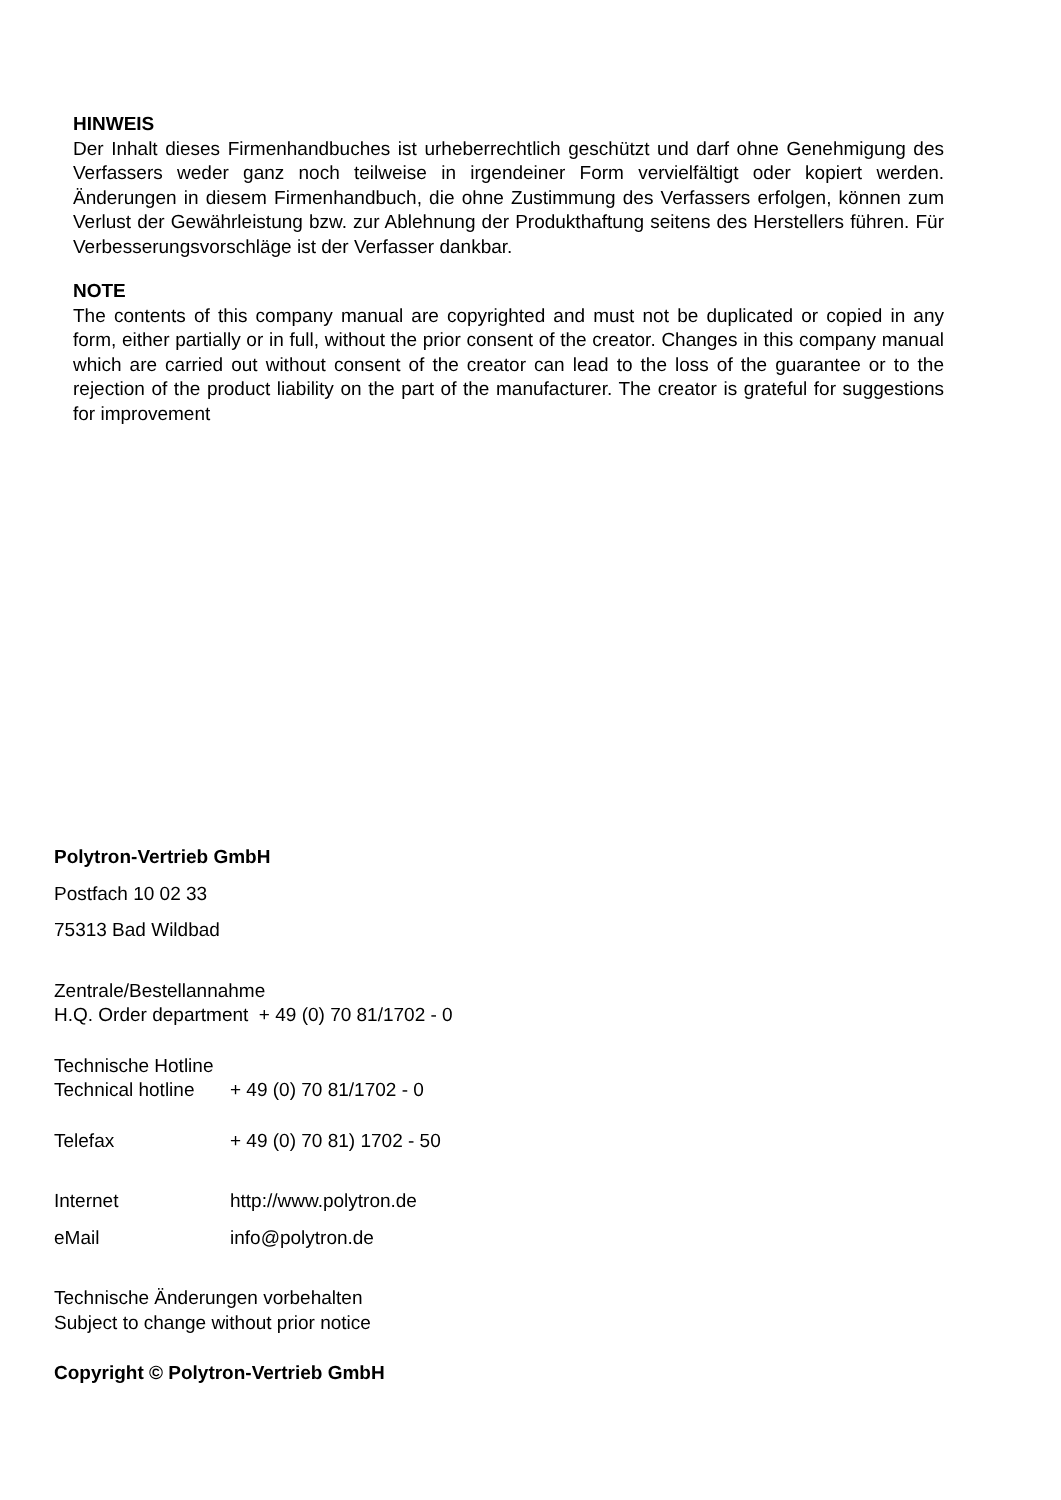HINWEIS
Der Inhalt dieses Firmenhandbuches ist urheberrechtlich geschützt und darf ohne Genehmigung des Verfassers weder ganz noch teilweise in irgendeiner Form vervielfältigt oder kopiert werden. Änderungen in diesem Firmenhandbuch, die ohne Zustimmung des Verfassers erfolgen, können zum Verlust der Gewährleistung bzw. zur Ablehnung der Produkthaftung seitens des Herstellers führen. Für Verbesserungsvorschläge ist der Verfasser dankbar.
NOTE
The contents of this company manual are copyrighted and must not be duplicated or copied in any form, either partially or in full, without the prior consent of the creator. Changes in this company manual which are carried out without consent of the creator can lead to the loss of the guarantee or to the rejection of the product liability on the part of the manufacturer. The creator is grateful for suggestions for improvement
Polytron-Vertrieb GmbH
Postfach 10 02 33
75313 Bad Wildbad
Zentrale/Bestellannahme
H.Q. Order department + 49 (0) 70 81/1702 - 0
Technische Hotline
Technical hotline + 49 (0) 70 81/1702 - 0
Telefax + 49 (0) 70 81) 1702 - 50
Internet http://www.polytron.de
eMail info@polytron.de
Technische Änderungen vorbehalten
Subject to change without prior notice
Copyright © Polytron-Vertrieb GmbH